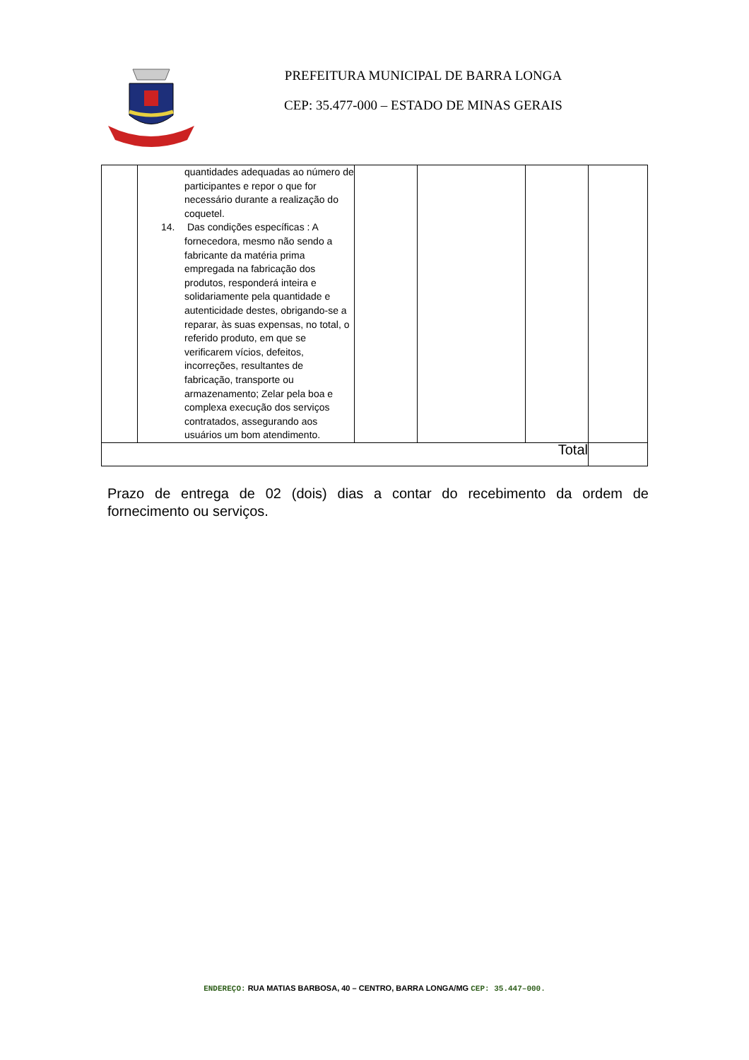PREFEITURA MUNICIPAL DE BARRA LONGA
CEP: 35.477-000 – ESTADO DE MINAS GERAIS
| | quantidades adequadas ao número de participantes e repor o que for necessário durante a realização do coquetel. 14. Das condições específicas : A fornecedora, mesmo não sendo a fabricante da matéria prima empregada na fabricação dos produtos, responderá inteira e solidariamente pela quantidade e autenticidade destes, obrigando-se a reparar, às suas expensas, no total, o referido produto, em que se verificarem vícios, defeitos, incorreções, resultantes de fabricação, transporte ou armazenamento; Zelar pela boa e complexa execução dos serviços contratados, assegurando aos usuários um bom atendimento. | | | | |
| Total | | | | | |
Prazo de entrega de 02 (dois) dias a contar do recebimento da ordem de fornecimento ou serviços.
ENDEREÇO: RUA MATIAS BARBOSA, 40 – CENTRO, BARRA LONGA/MG CEP: 35.447–000.